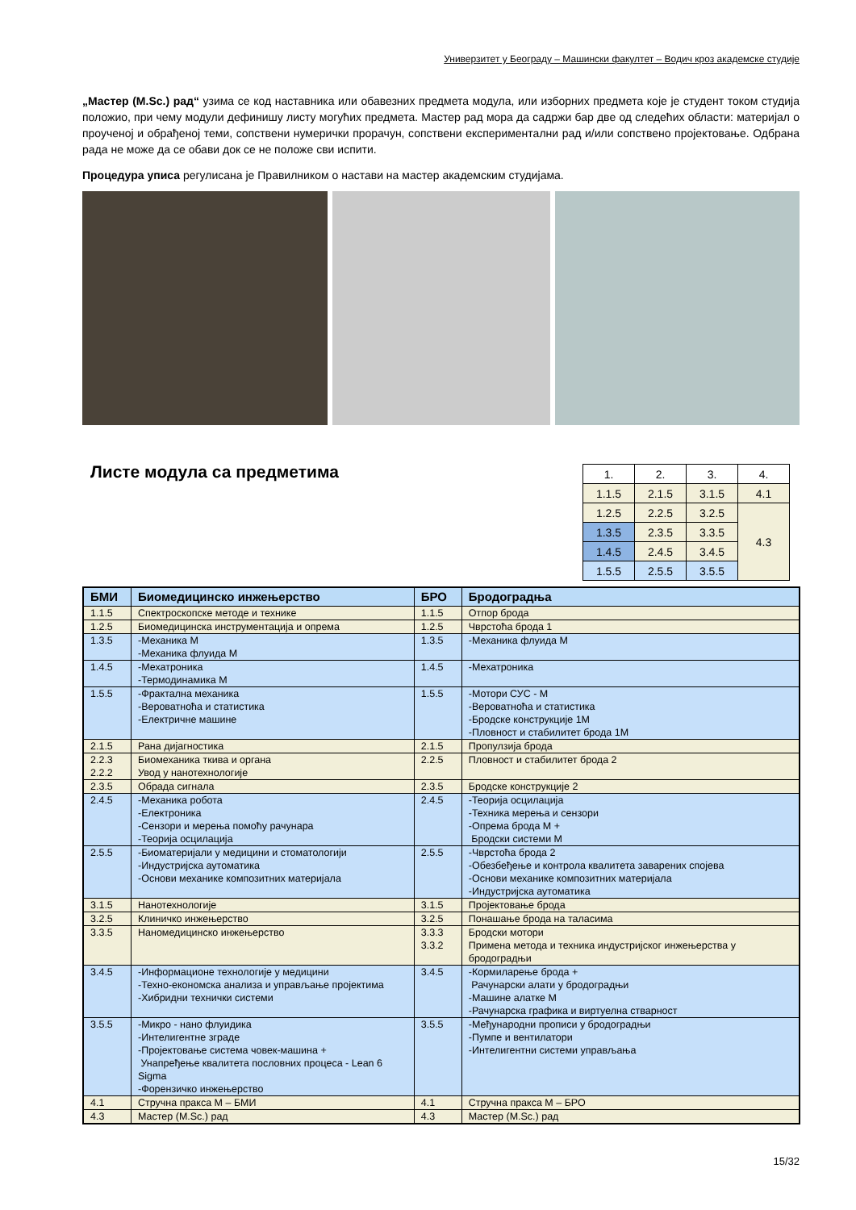Универзитет у Београду – Машински факултет – Водич кроз академске студије
„Мастер (M.Sc.) рад“ узима се код наставника или обавезних предмета модула, или изборних предмета које је студент током студија положио, при чему модули дефинишу листу могућих предмета. Мастер рад мора да садржи бар две од следећих области: материјал о проученој и обрађеној теми, сопствени нумерички прорачун, сопствени експериментални рад и/или сопствено пројектовање. Одбрана рада не може да се обави док се не положе сви испити.
Процедура уписа регулисана је Правилником о настави на мастер академским студијама.
Листе модула са предметима
| 1. | 2. | 3. | 4. |
| 1.1.5 | 2.1.5 | 3.1.5 | 4.1 |
| 1.2.5 | 2.2.5 | 3.2.5 | 4.3 |
| 1.3.5 | 2.3.5 | 3.3.5 | |
| 1.4.5 | 2.4.5 | 3.4.5 | |
| 1.5.5 | 2.5.5 | 3.5.5 | |
| БМИ | Биомедицинско инжењерство | БРО | Бродоградња |
| 1.1.5 | Спектроскопске методе и технике | 1.1.5 | Отпор брода |
| 1.2.5 | Биомедицинска инструментација и опрема | 1.2.5 | Чврстоћа брода 1 |
| 1.3.5 | -Механика М -Механика флуида М | 1.3.5 | -Механика флуида М |
| 1.4.5 | -Мехатроника -Термодинамика М | 1.4.5 | -Мехатроника |
| 1.5.5 | -Фрактална механика -Вероватноћа и статистика -Електричне машине | 1.5.5 | -Мотори СУС - М -Вероватноћа и статистика -Бродске конструкције 1М -Пловност и стабилитет брода 1М |
| 2.1.5 | Рана дијагностика | 2.1.5 | Пропулзија брода |
| 2.2.3 2.2.2 | Биомеханика ткива и органа Увод у нанотехнологије | 2.2.5 | Пловност и стабилитет брода 2 |
| 2.3.5 | Обрада сигнала | 2.3.5 | Бродске конструкције 2 |
| 2.4.5 | -Механика робота -Електроника -Сензори и мерења помоћу рачунара -Теорија осцилација | 2.4.5 | -Теорија осцилација -Техника мерења и сензори -Опрема брода М + Бродски системи М |
| 2.5.5 | -Биоматеријали у медицини и стоматологији -Индустријска аутоматика -Основи механике композитних материјала | 2.5.5 | -Чврстоћа брода 2 -Обезбеђење и контрола квалитета заварених спојева -Основи механике композитних материјала -Индустријска аутоматика |
| 3.1.5 | Нанотехнологије | 3.1.5 | Пројектовање брода |
| 3.2.5 | Клиничко инжењерство | 3.2.5 | Понашање брода на таласима |
| 3.3.5 | Наномедицинско инжењерство | 3.3.3 3.3.2 | Бродски мотори Примена метода и техника индустријског инжењерства у бродоградњи |
| 3.4.5 | -Информационе технологије у медицини -Техно-економска анализа и управљање пројектима -Хибридни технички системи | 3.4.5 | -Кормиларење брода + Рачунарски алати у бродоградњи -Машине алатке М -Рачунарска графика и виртуелна стварност |
| 3.5.5 | -Микро - нано флуидика -Интелигентне зграде -Пројектовање система човек-машина + Унапређење квалитета пословних процеса - Lean 6 Sigma -Форензичко инжењерство | 3.5.5 | -Међународни прописи у бродоградњи -Пумпе и вентилатори -Интелигентни системи управљања |
| 4.1 | Стручна пракса М – БМИ | 4.1 | Стручна пракса М – БРО |
| 4.3 | Мастер (M.Sc.) рад | 4.3 | Мастер (M.Sc.) рад |
15/32